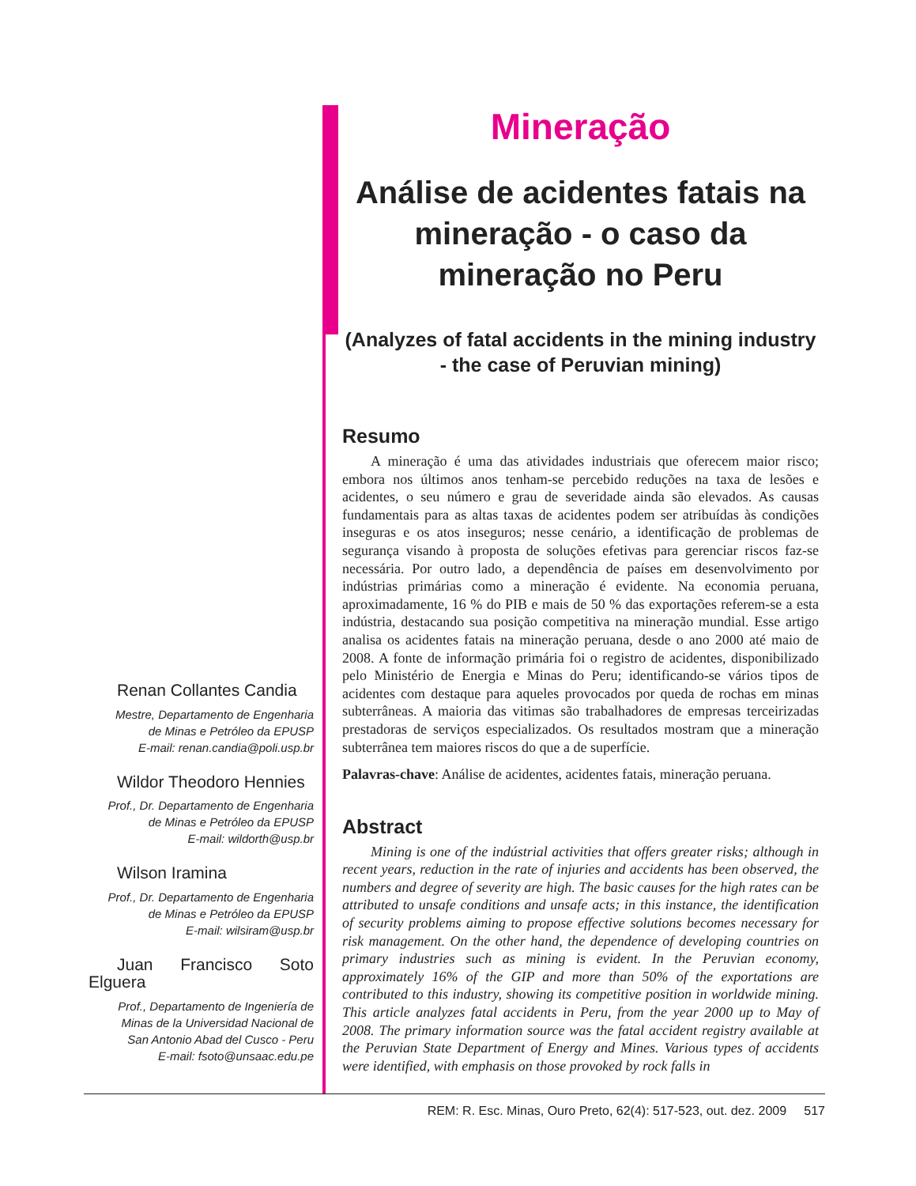Renan Collantes Candia
Mestre, Departamento de Engenharia
de Minas e Petróleo da EPUSP
E-mail: renan.candia@poli.usp.br
Wildor Theodoro Hennies
Prof., Dr. Departamento de Engenharia
de Minas e Petróleo da EPUSP
E-mail: wildorth@usp.br
Wilson Iramina
Prof., Dr. Departamento de Engenharia
de Minas e Petróleo da EPUSP
E-mail: wilsiram@usp.br
Juan Francisco Soto Elguera
Prof., Departamento de Ingeniería de
Minas de la Universidad Nacional de
San Antonio Abad del Cusco - Peru
E-mail: fsoto@unsaac.edu.pe
Mineração
Análise de acidentes fatais na mineração - o caso da mineração no Peru
(Analyzes of fatal accidents in the mining industry - the case of Peruvian mining)
Resumo
A mineração é uma das atividades industriais que oferecem maior risco; embora nos últimos anos tenham-se percebido reduções na taxa de lesões e acidentes, o seu número e grau de severidade ainda são elevados. As causas fundamentais para as altas taxas de acidentes podem ser atribuídas às condições inseguras e os atos inseguros; nesse cenário, a identificação de problemas de segurança visando à proposta de soluções efetivas para gerenciar riscos faz-se necessária. Por outro lado, a dependência de países em desenvolvimento por indústrias primárias como a mineração é evidente. Na economia peruana, aproximadamente, 16 % do PIB e mais de 50 % das exportações referem-se a esta indústria, destacando sua posição competitiva na mineração mundial. Esse artigo analisa os acidentes fatais na mineração peruana, desde o ano 2000 até maio de 2008. A fonte de informação primária foi o registro de acidentes, disponibilizado pelo Ministério de Energia e Minas do Peru; identificando-se vários tipos de acidentes com destaque para aqueles provocados por queda de rochas em minas subterrâneas. A maioria das vitimas são trabalhadores de empresas terceirizadas prestadoras de serviços especializados. Os resultados mostram que a mineração subterrânea tem maiores riscos do que a de superfície.
Palavras-chave: Análise de acidentes, acidentes fatais, mineração peruana.
Abstract
Mining is one of the indústrial activities that offers greater risks; although in recent years, reduction in the rate of injuries and accidents has been observed, the numbers and degree of severity are high. The basic causes for the high rates can be attributed to unsafe conditions and unsafe acts; in this instance, the identification of security problems aiming to propose effective solutions becomes necessary for risk management. On the other hand, the dependence of developing countries on primary industries such as mining is evident. In the Peruvian economy, approximately 16% of the GIP and more than 50% of the exportations are contributed to this industry, showing its competitive position in worldwide mining. This article analyzes fatal accidents in Peru, from the year 2000 up to May of 2008. The primary information source was the fatal accident registry available at the Peruvian State Department of Energy and Mines. Various types of accidents were identified, with emphasis on those provoked by rock falls in
REM: R. Esc. Minas, Ouro Preto, 62(4): 517-523, out. dez. 2009 517